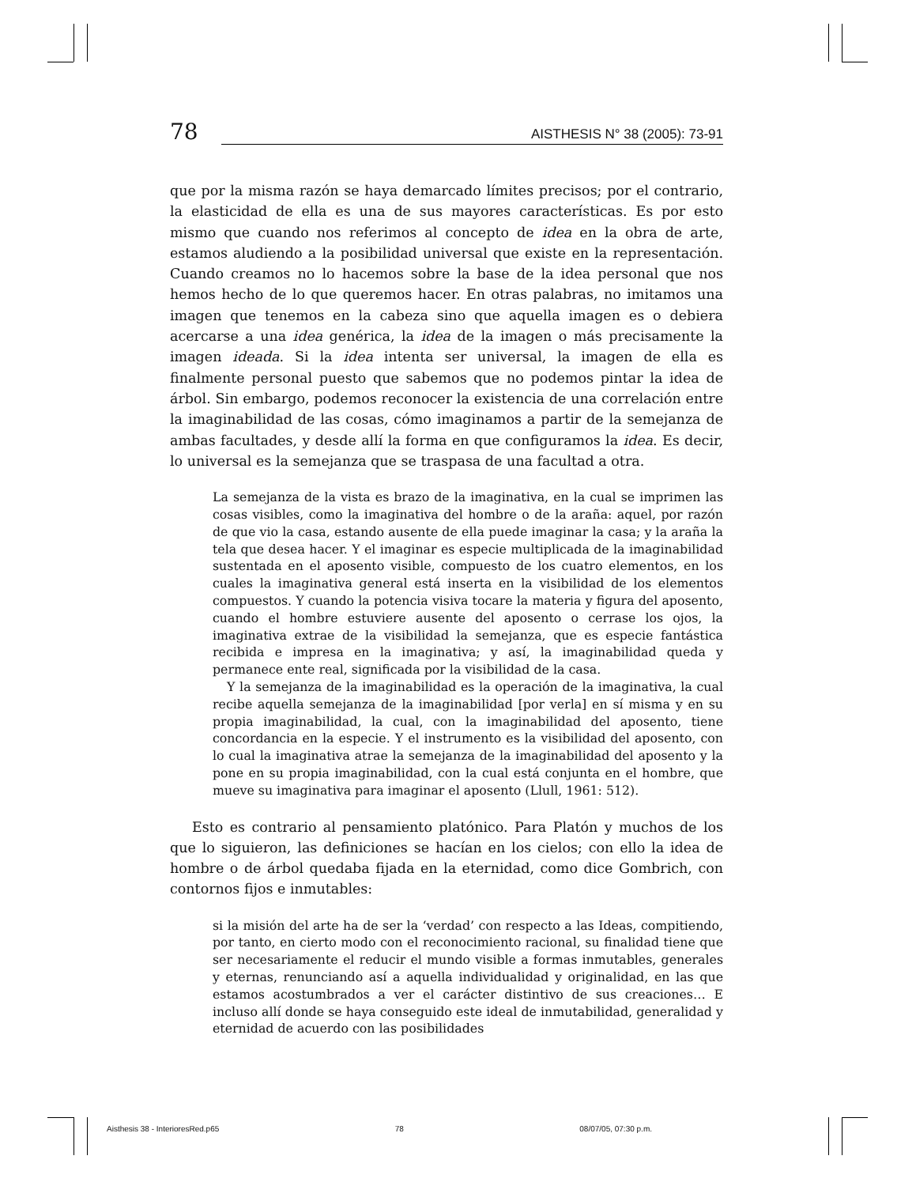78
AISTHESIS N° 38 (2005): 73-91
que por la misma razón se haya demarcado límites precisos; por el contrario, la elasticidad de ella es una de sus mayores características. Es por esto mismo que cuando nos referimos al concepto de idea en la obra de arte, estamos aludiendo a la posibilidad universal que existe en la representación. Cuando creamos no lo hacemos sobre la base de la idea personal que nos hemos hecho de lo que queremos hacer. En otras palabras, no imitamos una imagen que tenemos en la cabeza sino que aquella imagen es o debiera acercarse a una idea genérica, la idea de la imagen o más precisamente la imagen ideada. Si la idea intenta ser universal, la imagen de ella es finalmente personal puesto que sabemos que no podemos pintar la idea de árbol. Sin embargo, podemos reconocer la existencia de una correlación entre la imaginabilidad de las cosas, cómo imaginamos a partir de la semejanza de ambas facultades, y desde allí la forma en que configuramos la idea. Es decir, lo universal es la semejanza que se traspasa de una facultad a otra.
La semejanza de la vista es brazo de la imaginativa, en la cual se imprimen las cosas visibles, como la imaginativa del hombre o de la araña: aquel, por razón de que vio la casa, estando ausente de ella puede imaginar la casa; y la araña la tela que desea hacer. Y el imaginar es especie multiplicada de la imaginabilidad sustentada en el aposento visible, compuesto de los cuatro elementos, en los cuales la imaginativa general está inserta en la visibilidad de los elementos compuestos. Y cuando la potencia visiva tocare la materia y figura del aposento, cuando el hombre estuviere ausente del aposento o cerrase los ojos, la imaginativa extrae de la visibilidad la semejanza, que es especie fantástica recibida e impresa en la imaginativa; y así, la imaginabilidad queda y permanece ente real, significada por la visibilidad de la casa.
Y la semejanza de la imaginabilidad es la operación de la imaginativa, la cual recibe aquella semejanza de la imaginabilidad [por verla] en sí misma y en su propia imaginabilidad, la cual, con la imaginabilidad del aposento, tiene concordancia en la especie. Y el instrumento es la visibilidad del aposento, con lo cual la imaginativa atrae la semejanza de la imaginabilidad del aposento y la pone en su propia imaginabilidad, con la cual está conjunta en el hombre, que mueve su imaginativa para imaginar el aposento (Llull, 1961: 512).
Esto es contrario al pensamiento platónico. Para Platón y muchos de los que lo siguieron, las definiciones se hacían en los cielos; con ello la idea de hombre o de árbol quedaba fijada en la eternidad, como dice Gombrich, con contornos fijos e inmutables:
si la misión del arte ha de ser la ‘verdad’ con respecto a las Ideas, compitiendo, por tanto, en cierto modo con el reconocimiento racional, su finalidad tiene que ser necesariamente el reducir el mundo visible a formas inmutables, generales y eternas, renunciando así a aquella individualidad y originalidad, en las que estamos acostumbrados a ver el carácter distintivo de sus creaciones… E incluso allí donde se haya conseguido este ideal de inmutabilidad, generalidad y eternidad de acuerdo con las posibilidades
Aisthesis 38 - InterioresRed.p65 78 08/07/05, 07:30 p.m.